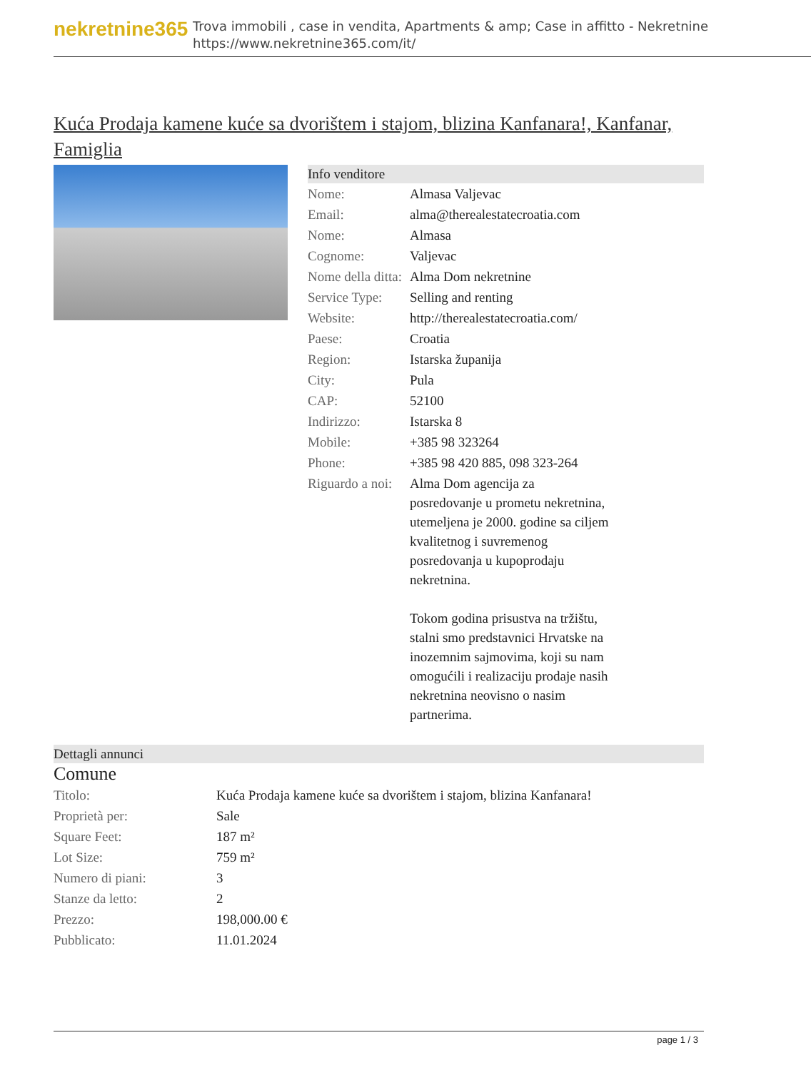nekretnine365
Trova immobili , case in vendita, Apartments & amp; Case in affitto - Nekretnine
https://www.nekretnine365.com/it/
Kuća Prodaja kamene kuće sa dvorištem i stajom, blizina Kanfanara!, Kanfanar, Famiglia
Info venditore
| Nome: | Almasa Valjevac |
| Email: | alma@therealestatecroatia.com |
| Nome: | Almasa |
| Cognome: | Valjevac |
| Nome della ditta: | Alma Dom nekretnine |
| Service Type: | Selling and renting |
| Website: | http://therealestatecroatia.com/ |
| Paese: | Croatia |
| Region: | Istarska županija |
| City: | Pula |
| CAP: | 52100 |
| Indirizzo: | Istarska 8 |
| Mobile: | +385 98 323264 |
| Phone: | +385 98 420 885, 098 323-264 |
| Riguardo a noi: | Alma Dom agencija za posredovanje u prometu nekretnina, utemeljena je 2000. godine sa ciljem kvalitetnog i suvremenog posredovanja u kupoprodaju nekretnina. Tokom godina prisustva na tržištu, stalni smo predstavnici Hrvatske na inozemnim sajmovima, koji su nam omogućili i realizaciju prodaje nasih nekretnina neovisno o nasim partnerima. |
Dettagli annunci
Comune
| Titolo: | Kuća Prodaja kamene kuće sa dvorištem i stajom, blizina Kanfanara! |
| Proprietà per: | Sale |
| Square Feet: | 187 m² |
| Lot Size: | 759 m² |
| Numero di piani: | 3 |
| Stanze da letto: | 2 |
| Prezzo: | 198,000.00 € |
| Pubblicato: | 11.01.2024 |
page 1 / 3